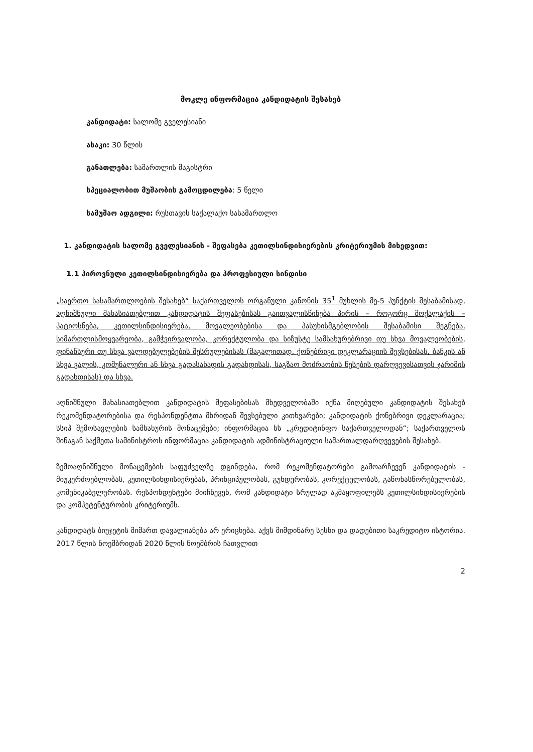მოკლე ინფორმაცია კანდიდატის შესახებ
კანდიდატი: სალომე გველესიანი
ასაკი: 30 წლის
განათლება: სამართლის მაგისტრი
სპეციალობით მუშაობის გამოცდილება: 5 წელი
სამუშაო ადგილი: რუსთავის საქალაქო სასამართლო
1. კანდიდატის სალომე გველესიანის - შეფასება კეთილსინდისიერების კრიტერიუმის მიხედვით:
1.1 პიროვნული კეთილსინდისიერება და პროფესიული სინდისი
„საერთო სასამართლოების შესახებ“ საქართველოს ორგანული კანონის 35<sup>1</sup> მუხლის მე-5 პუნქტის შესაბამისად, აღნიშნული მახასიათებლით კანდიდატის შეფასებისას გაითვალისწინება პირის – როგორც მოქალაქის – პატიოსნება, კეთილსინდისიერება, მოვალეობებისა და პასუხისმგებლობის შესაბამისი შეგნება, სიმართლისმოყვარეობა, გამჭვირვალობა, კორექტულობა და სიზუსტე სამსახურებრივი თუ სხვა მოვალეობების, ფინანსური თუ სხვა ვალდებულებების შესრულებისას (მაგალითად, ქონებრივი დეკლარაციის შევსებისას, ბანკის ან სხვა ვალის, კომუნალური ან სხვა გადასახადის გადახდისას, საგზაო მოძრაობის წესების დარღვევისათვის ჯარიმის გადახდისას) და სხვა.
აღნიშნული მახასიათებლით კანდიდატის შეფასებისას მხედველობაში იქნა მიღებული კანდიდატის შესახებ რეკომენდატორებისა და რესპონდენტთა მხრიდან შევსებული კითხვარები; კანდიდატის ქონებრივი დეკლარაცია; სსიპ შემოსავლების სამსახურის მონაცემები; ინფორმაცია სს „კრედიტინფო საქართველოდან“; საქართველოს შინაგან საქმეთა სამინისტროს ინფორმაცია კანდიდატის ადმინისტრაციული სამართალდარღვევების შესახებ.
ზემოაღნიშნული მონაცემების საფუძველზე დგინდება, რომ რეკომენდატორები გამოარჩევენ კანდიდატის - მიუკერძოებლობას, კეთილსინდისიერებას, პრინციპულობას, გუნდურობას, კორექტულობას, გაწონასწორებულობას, კომუნიკაბელურობას. რესპონდენტები მიიჩნევენ, რომ კანდიდატი სრულად აკმაყოფილებს კეთილსინდისიერების და კომპეტენტურობის კრიტერიუმს.
კანდიდატს ბიუჯეტის მიმართ დავალიანება არ ერიცხება. აქვს მიმდინარე სესხი და დადებითი საკრედიტო ისტორია. 2017 წლის ნოემბრიდან 2020 წლის ნოემბრის ჩათვლით
2